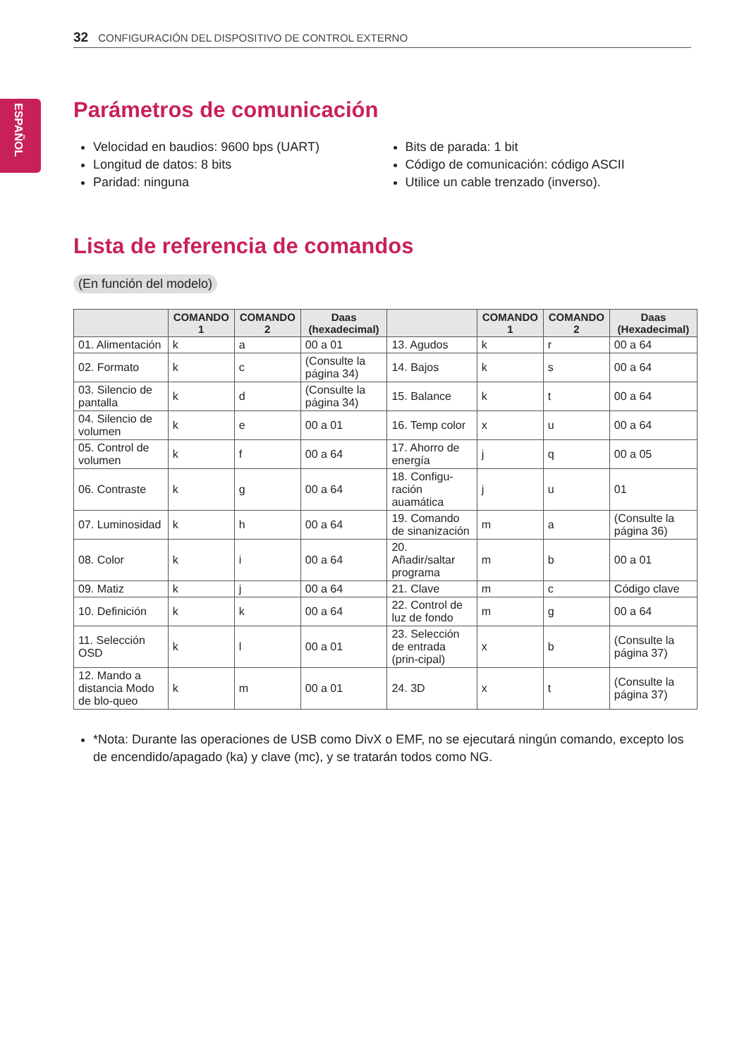32 CONFIGURACIÓN DEL DISPOSITIVO DE CONTROL EXTERNO
ESPAÑOL
Parámetros de comunicación
Velocidad en baudios: 9600 bps (UART)
Longitud de datos: 8 bits
Paridad: ninguna
Bits de parada: 1 bit
Código de comunicación: código ASCII
Utilice un cable trenzado (inverso).
Lista de referencia de comandos
(En función del modelo)
| | COMANDO 1 | COMANDO 2 | Daas (hexadecimal) | | COMANDO 1 | COMANDO 2 | Daas (Hexadecimal) |
| --- | --- | --- | --- | --- | --- | --- | --- |
| 01. Alimentación | k | a | 00 a 01 | 13. Agudos | k | r | 00 a 64 |
| 02. Formato | k | c | (Consulte la página 34) | 14. Bajos | k | s | 00 a 64 |
| 03. Silencio de pantalla | k | d | (Consulte la página 34) | 15. Balance | k | t | 00 a 64 |
| 04. Silencio de volumen | k | e | 00 a 01 | 16. Temp color | x | u | 00 a 64 |
| 05. Control de volumen | k | f | 00 a 64 | 17. Ahorro de energía | j | q | 00 a 05 |
| 06. Contraste | k | g | 00 a 64 | 18. Configu-ración auamática | j | u | 01 |
| 07. Luminosidad | k | h | 00 a 64 | 19. Comando de sinanización | m | a | (Consulte la página 36) |
| 08. Color | k | i | 00 a 64 | 20. Añadir/saltar programa | m | b | 00 a 01 |
| 09. Matiz | k | j | 00 a 64 | 21. Clave | m | c | Código clave |
| 10. Definición | k | k | 00 a 64 | 22. Control de luz de fondo | m | g | 00 a 64 |
| 11. Selección OSD | k | l | 00 a 01 | 23. Selección de entrada (prin-cipal) | x | b | (Consulte la página 37) |
| 12. Mando a distancia Modo de blo-queo | k | m | 00 a 01 | 24. 3D | x | t | (Consulte la página 37) |
*Nota: Durante las operaciones de USB como DivX o EMF, no se ejecutará ningún comando, excepto los de encendido/apagado (ka) y clave (mc), y se tratarán todos como NG.